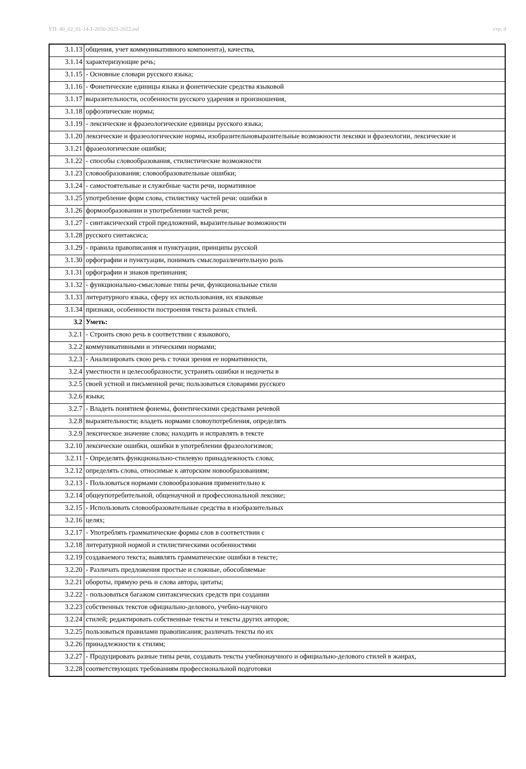УП: 40_02_01-14-1-2650-2021-2022.osf стр. 4
| 3.1.13 | общения, учет коммуникативного компонента), качества, |
| 3.1.14 | характеризующие речь; |
| 3.1.15 | - Основные словари русского языка; |
| 3.1.16 | - Фонетические единицы языка и фонетические средства языковой |
| 3.1.17 | выразительности, особенности русского ударения и произношения, |
| 3.1.18 | орфоэпические нормы; |
| 3.1.19 | - лексические и фразеологические единицы русского языка; |
| 3.1.20 | лексические и фразеологические нормы, изобразительновыразительные возможности лексики и фразеологии, лексические и |
| 3.1.21 | фразеологические ошибки; |
| 3.1.22 | - способы словообразования, стилистические возможности |
| 3.1.23 | словообразования; словообразовательные ошибки; |
| 3.1.24 | - самостоятельные и служебные части речи, нормативное |
| 3.1.25 | употребление форм слова, стилистику частей речи: ошибки в |
| 3.1.26 | формообразовании и употреблении частей речи; |
| 3.1.27 | - синтаксический строй предложений, выразительные возможности |
| 3.1.28 | русского синтаксиса; |
| 3.1.29 | - правила правописания и пунктуации, принципы русской |
| 3.1.30 | орфографии и пунктуации, понимать смыслоразличительную роль |
| 3.1.31 | орфографии и знаков препинания; |
| 3.1.32 | - функционально-смысловые типы речи, функциональные стили |
| 3.1.33 | литературного языка, сферу их использования, их языковые |
| 3.1.34 | признаки, особенности построения текста разных стилей. |
| 3.2 | Уметь: |
| 3.2.1 | - Строить свою речь в соответствии с языкового, |
| 3.2.2 | коммуникативными и этическими нормами; |
| 3.2.3 | - Анализировать свою речь с точки зрения ее нормативности, |
| 3.2.4 | уместности и целесообразности; устранять ошибки и недочеты в |
| 3.2.5 | своей устной и письменной речи; пользоваться словарями русского |
| 3.2.6 | языка; |
| 3.2.7 | - Владеть понятием фонемы, фонетическими средствами речевой |
| 3.2.8 | выразительности; владеть нормами словоупотребления, определять |
| 3.2.9 | лексическое значение слова; находить и исправлять в тексте |
| 3.2.10 | лексические ошибки, ошибки в употреблении фразеологизмов; |
| 3.2.11 | - Определять функционально-стилевую принадлежность слова; |
| 3.2.12 | определять слова, относимые к авторским новообразованиям; |
| 3.2.13 | - Пользоваться нормами словообразования применительно к |
| 3.2.14 | общеупотребительной, общенаучной и профессиональной лексике; |
| 3.2.15 | - Использовать словообразовательные средства в изобразительных |
| 3.2.16 | целях; |
| 3.2.17 | - Употреблять грамматические формы слов в соответствии с |
| 3.2.18 | литературной нормой и стилистическими особенностями |
| 3.2.19 | создаваемого текста; выявлять грамматические ошибки в тексте; |
| 3.2.20 | - Различать предложения простые и сложные, обособляемые |
| 3.2.21 | обороты, прямую речь и слова автора, цитаты; |
| 3.2.22 | - пользоваться багажом синтаксических средств при создании |
| 3.2.23 | собственных текстов официально-делового, учебно-научного |
| 3.2.24 | стилей; редактировать собственные тексты и тексты других авторов; |
| 3.2.25 | пользоваться правилами правописания; различать тексты по их |
| 3.2.26 | принадлежности к стилям; |
| 3.2.27 | - Продуцировать разные типы речи, создавать тексты учебнонаучного и официально-делового стилей в жанрах, |
| 3.2.28 | соответствующих требованиям профессиональной подготовки |